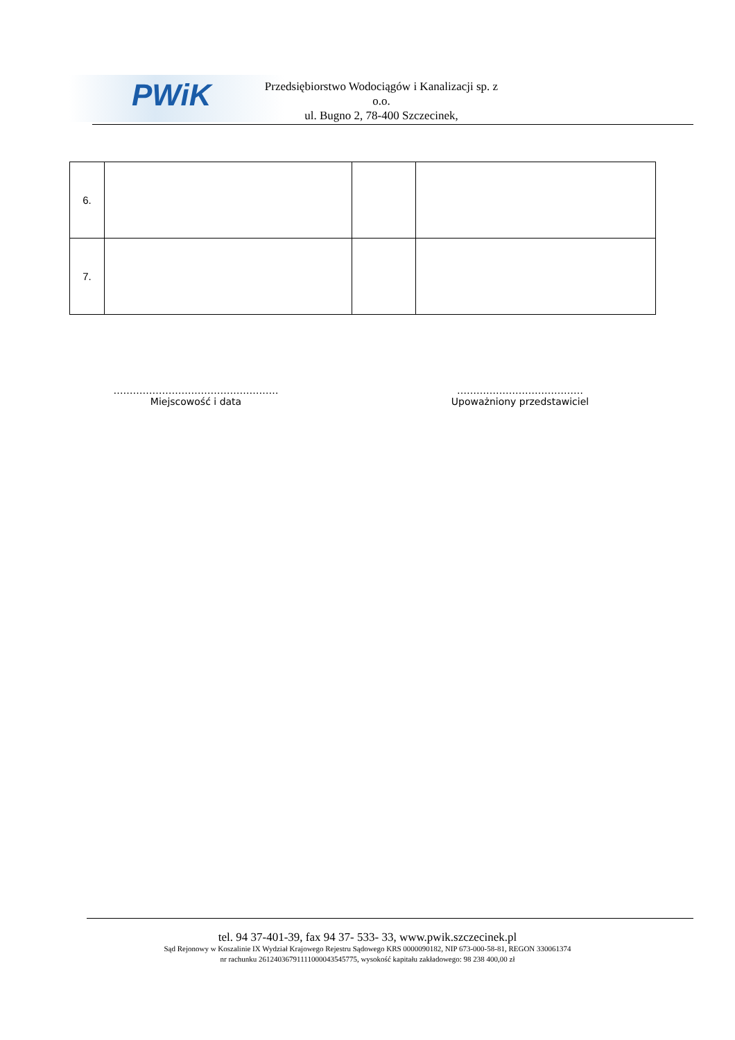PWiK
Przedsiębiorstwo Wodociągów i Kanalizacji sp. z o.o.
ul. Bugno 2, 78-400 Szczecinek,
| 6. | | | |
| 7. | | | |
……………………………………………
Miejscowość i data
…………………………………
Upoważniony przedstawiciel
tel. 94 37-401-39, fax 94 37- 533- 33, www.pwik.szczecinek.pl
Sąd Rejonowy w Koszalinie IX Wydział Krajowego Rejestru Sądowego KRS 0000090182, NIP 673-000-58-81, REGON 330061374
nr rachunku 26124036791111000043545775, wysokość kapitału zakładowego: 98 238 400,00 zł